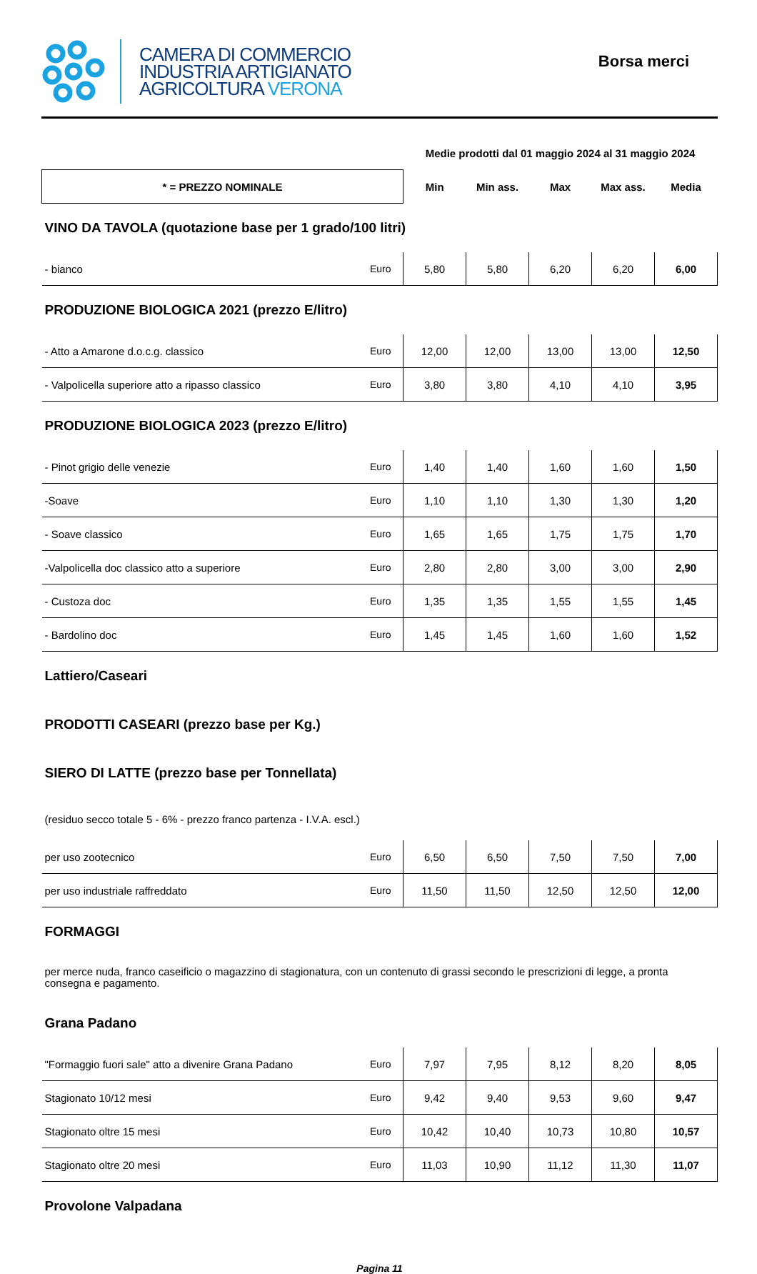CAMERA DI COMMERCIO
INDUSTRIA ARTIGIANATO
AGRICOLTURA VERONA
Borsa merci
| | | Medie prodotti dal 01 maggio 2024 al 31 maggio 2024 | | | | |
| * = PREZZO NOMINALE | | Min | Min ass. | Max | Max ass. | Media |
| VINO DA TAVOLA (quotazione base per 1 grado/100 litri) | | | | | | |
| - bianco | Euro | 5,80 | 5,80 | 6,20 | 6,20 | 6,00 |
| PRODUZIONE BIOLOGICA 2021 (prezzo E/litro) | | | | | | |
| - Atto a Amarone d.o.c.g. classico | Euro | 12,00 | 12,00 | 13,00 | 13,00 | 12,50 |
| - Valpolicella superiore atto a ripasso classico | Euro | 3,80 | 3,80 | 4,10 | 4,10 | 3,95 |
| PRODUZIONE BIOLOGICA 2023 (prezzo E/litro) | | | | | | |
| - Pinot grigio delle venezie | Euro | 1,40 | 1,40 | 1,60 | 1,60 | 1,50 |
| -Soave | Euro | 1,10 | 1,10 | 1,30 | 1,30 | 1,20 |
| - Soave classico | Euro | 1,65 | 1,65 | 1,75 | 1,75 | 1,70 |
| -Valpolicella doc classico atto a superiore | Euro | 2,80 | 2,80 | 3,00 | 3,00 | 2,90 |
| - Custoza doc | Euro | 1,35 | 1,35 | 1,55 | 1,55 | 1,45 |
| - Bardolino doc | Euro | 1,45 | 1,45 | 1,60 | 1,60 | 1,52 |
| Lattiero/Caseari | | | | | | |
| PRODOTTI CASEARI (prezzo base per Kg.) | | | | | | |
| SIERO DI LATTE (prezzo base per Tonnellata) | | | | | | |
| (residuo secco totale 5 - 6% - prezzo franco partenza - I.V.A. escl.) | | | | | | |
| per uso zootecnico | Euro | 6,50 | 6,50 | 7,50 | 7,50 | 7,00 |
| per uso industriale raffreddato | Euro | 11,50 | 11,50 | 12,50 | 12,50 | 12,00 |
| FORMAGGI | | | | | | |
| per merce nuda, franco caseificio o magazzino di stagionatura, con un contenuto di grassi secondo le prescrizioni di legge, a pronta consegna e pagamento. | | | | | | |
| Grana Padano | | | | | | |
| "Formaggio fuori sale" atto a divenire Grana Padano | Euro | 7,97 | 7,95 | 8,12 | 8,20 | 8,05 |
| Stagionato 10/12 mesi | Euro | 9,42 | 9,40 | 9,53 | 9,60 | 9,47 |
| Stagionato oltre 15 mesi | Euro | 10,42 | 10,40 | 10,73 | 10,80 | 10,57 |
| Stagionato oltre 20 mesi | Euro | 11,03 | 10,90 | 11,12 | 11,30 | 11,07 |
| Provolone Valpadana | | | | | | |
Pagina 11